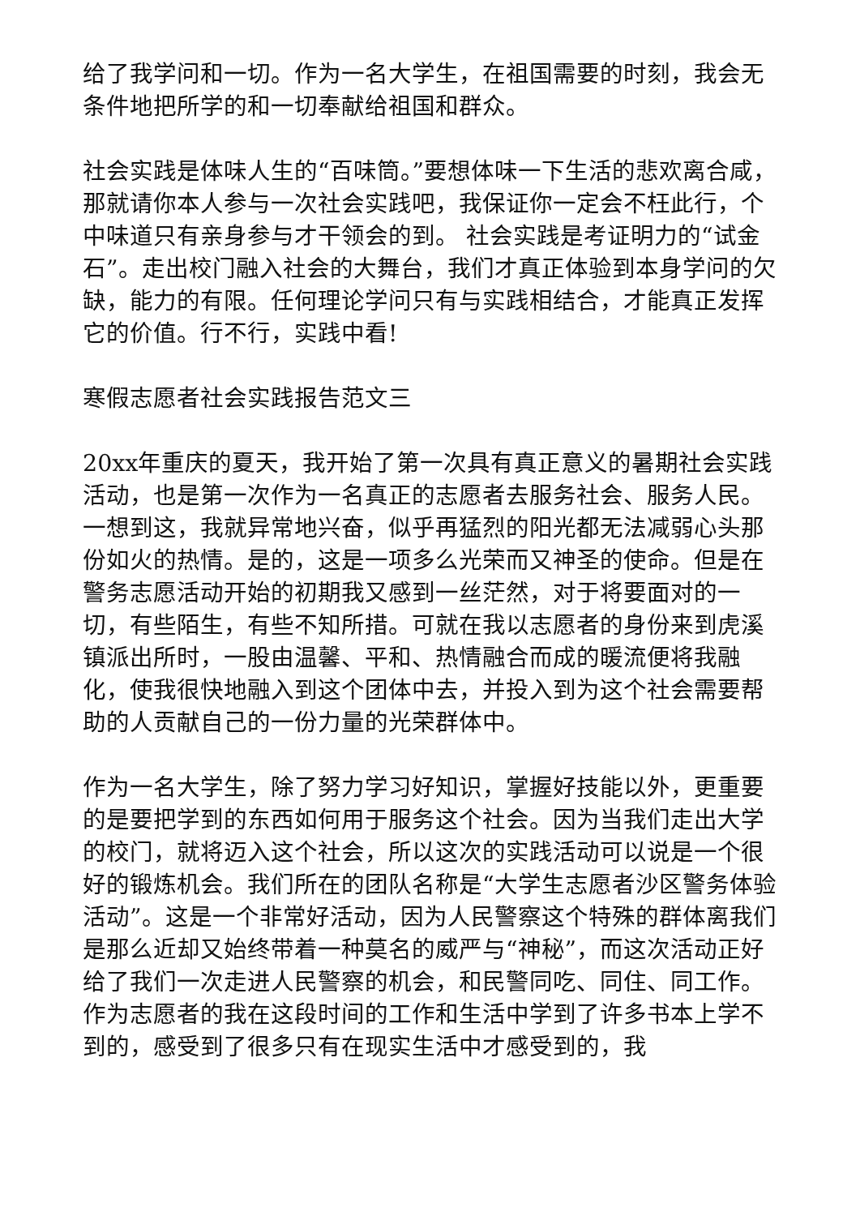给了我学问和一切。作为一名大学生，在祖国需要的时刻，我会无条件地把所学的和一切奉献给祖国和群众。
社会实践是体味人生的“百味筒。”要想体味一下生活的悲欢离合咸，那就请你本人参与一次社会实践吧，我保证你一定会不枉此行，个中味道只有亲身参与才干领会的到。 社会实践是考证明力的“试金石”。走出校门融入社会的大舞台，我们才真正体验到本身学问的欠缺，能力的有限。任何理论学问只有与实践相结合，才能真正发挥它的价值。行不行，实践中看!
寒假志愿者社会实践报告范文三
20xx年重庆的夏天，我开始了第一次具有真正意义的暑期社会实践活动，也是第一次作为一名真正的志愿者去服务社会、服务人民。一想到这，我就异常地兴奋，似乎再猛烈的阳光都无法减弱心头那份如火的热情。是的，这是一项多么光荣而又神圣的使命。但是在警务志愿活动开始的初期我又感到一丝茫然，对于将要面对的一切，有些陌生，有些不知所措。可就在我以志愿者的身份来到虎溪镇派出所时，一股由温馨、平和、热情融合而成的暖流便将我融化，使我很快地融入到这个团体中去，并投入到为这个社会需要帮助的人贡献自己的一份力量的光荣群体中。
作为一名大学生，除了努力学习好知识，掌握好技能以外，更重要的是要把学到的东西如何用于服务这个社会。因为当我们走出大学的校门，就将迈入这个社会，所以这次的实践活动可以说是一个很好的锻炼机会。我们所在的团队名称是“大学生志愿者沙区警务体验活动”。这是一个非常好活动，因为人民警察这个特殊的群体离我们是那么近却又始终带着一种莫名的威严与“神秘”，而这次活动正好给了我们一次走进人民警察的机会，和民警同吃、同住、同工作。作为志愿者的我在这段时间的工作和生活中学到了许多书本上学不到的，感受到了很多只有在现实生活中才感受到的，我